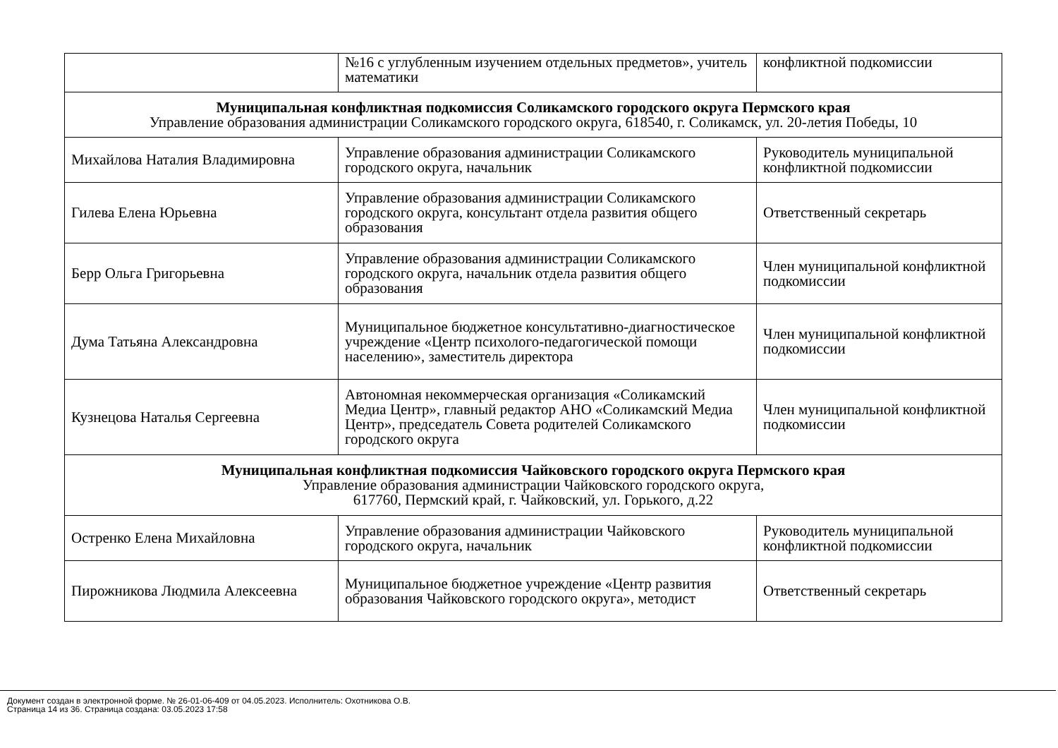| | №16 с углубленным изучением отдельных предметов», учитель математики | конфликтной подкомиссии |
| Муниципальная конфликтная подкомиссия Соликамского городского округа Пермского края Управление образования администрации Соликамского городского округа, 618540, г. Соликамск, ул. 20-летия Победы, 10 | | |
| Михайлова Наталия Владимировна | Управление образования администрации Соликамского городского округа, начальник | Руководитель муниципальной конфликтной подкомиссии |
| Гилева Елена Юрьевна | Управление образования администрации Соликамского городского округа, консультант отдела развития общего образования | Ответственный секретарь |
| Берр Ольга Григорьевна | Управление образования администрации Соликамского городского округа, начальник отдела развития общего образования | Член муниципальной конфликтной подкомиссии |
| Дума Татьяна Александровна | Муниципальное бюджетное консультативно-диагностическое учреждение «Центр психолого-педагогической помощи населению», заместитель директора | Член муниципальной конфликтной подкомиссии |
| Кузнецова Наталья Сергеевна | Автономная некоммерческая организация «Соликамский Медиа Центр», главный редактор АНО «Соликамский Медиа Центр», председатель Совета родителей Соликамского городского округа | Член муниципальной конфликтной подкомиссии |
| Муниципальная конфликтная подкомиссия Чайковского городского округа Пермского края Управление образования администрации Чайковского городского округа, 617760, Пермский край, г. Чайковский, ул. Горького, д.22 | | |
| Остренко Елена Михайловна | Управление образования администрации Чайковского городского округа, начальник | Руководитель муниципальной конфликтной подкомиссии |
| Пирожникова Людмила Алексеевна | Муниципальное бюджетное учреждение «Центр развития образования Чайковского городского округа», методист | Ответственный секретарь |
Документ создан в электронной форме. № 26-01-06-409 от 04.05.2023. Исполнитель: Охотникова О.В.
Страница 14 из 36. Страница создана: 03.05.2023 17:58